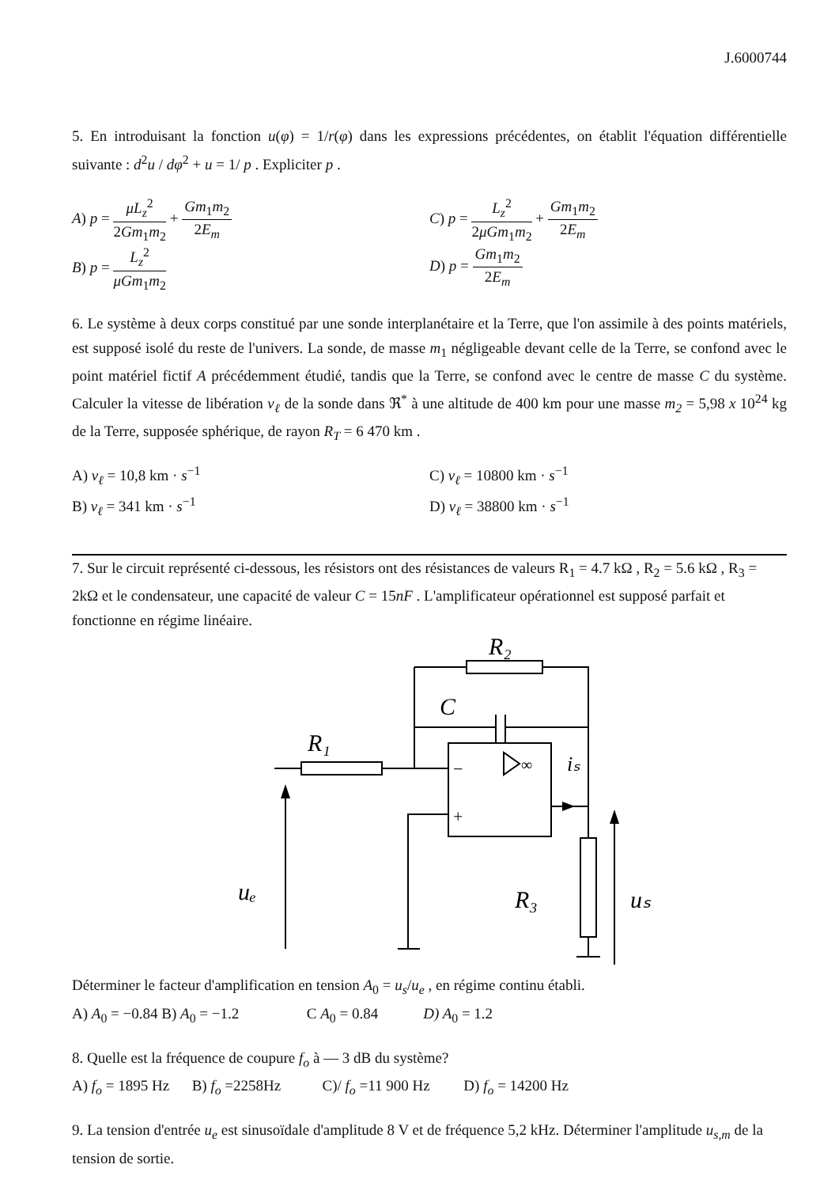J.6000744
5. En introduisant la fonction u(φ) = 1/r(φ) dans les expressions précédentes, on établit l'équation différentielle suivante : d<sup>2</sup>u / dφ<sup>2</sup> + u = 1/ p . Expliciter p .
A) p = μL<sub>z</sub><sup>2</sup> 2Gm<sub>1</sub>m<sub>2</sub> + Gm<sub>1</sub>m<sub>2</sub> 2E<sub>m</sub> C) p = L<sub>z</sub><sup>2</sup> 2μGm<sub>1</sub>m<sub>2</sub> + Gm<sub>1</sub>m<sub>2</sub> 2E<sub>m</sub>
B) p = L<sub>z</sub><sup>2</sup> μGm<sub>1</sub>m<sub>2</sub> D) p = Gm<sub>1</sub>m<sub>2</sub> 2E<sub>m</sub>
6. Le système à deux corps constitué par une sonde interplanétaire et la Terre, que l'on assimile à des points matériels, est supposé isolé du reste de l'univers. La sonde, de masse m<sub>1</sub> négligeable devant celle de la Terre, se confond avec le point matériel fictif A précédemment étudié, tandis que la Terre, se confond avec le centre de masse C du système. Calculer la vitesse de libération v<sub>ℓ</sub> de la sonde dans ℜ<sup>*</sup> à une altitude de 400 km pour une masse m<sub>2</sub> = 5,98 x 10<sup>24</sup> kg de la Terre, supposée sphérique, de rayon R<sub>T</sub> = 6 470 km .
A) v<sub>ℓ</sub> = 10,8 km · s<sup>−1</sup> C) v<sub>ℓ</sub> = 10800 km · s<sup>−1</sup>
B) v<sub>ℓ</sub> = 341 km · s<sup>−1</sup> D) v<sub>ℓ</sub> = 38800 km · s<sup>−1</sup>
7. Sur le circuit représenté ci-dessous, les résistors ont des résistances de valeurs R<sub>1</sub> = 4.7 kΩ , R<sub>2</sub> = 5.6 kΩ , R<sub>3</sub> = 2kΩ et le condensateur, une capacité de valeur C = 15nF . L'amplificateur opérationnel est supposé parfait et fonctionne en régime linéaire.
∞
−
+
R₂
C
R₁
iₛ
uₑ
R₃
uₛ
Déterminer le facteur d'amplification en tension A<sub>0</sub> = u<sub>s</sub>/u<sub>e</sub> , en régime continu établi.
A) A<sub>0</sub> = −0.84 B) A<sub>0</sub> = −1.2 C A<sub>0</sub> = 0.84 D) A<sub>0</sub> = 1.2
8. Quelle est la fréquence de coupure f<sub>o</sub> à — 3 dB du système?
A) f<sub>o</sub> = 1895 Hz B) f<sub>o</sub> =2258Hz C)/ f<sub>o</sub> =11 900 Hz D) f<sub>o</sub> = 14200 Hz
9. La tension d'entrée u<sub>e</sub> est sinusoïdale d'amplitude 8 V et de fréquence 5,2 kHz. Déterminer l'amplitude u<sub>s,m</sub> de la tension de sortie.